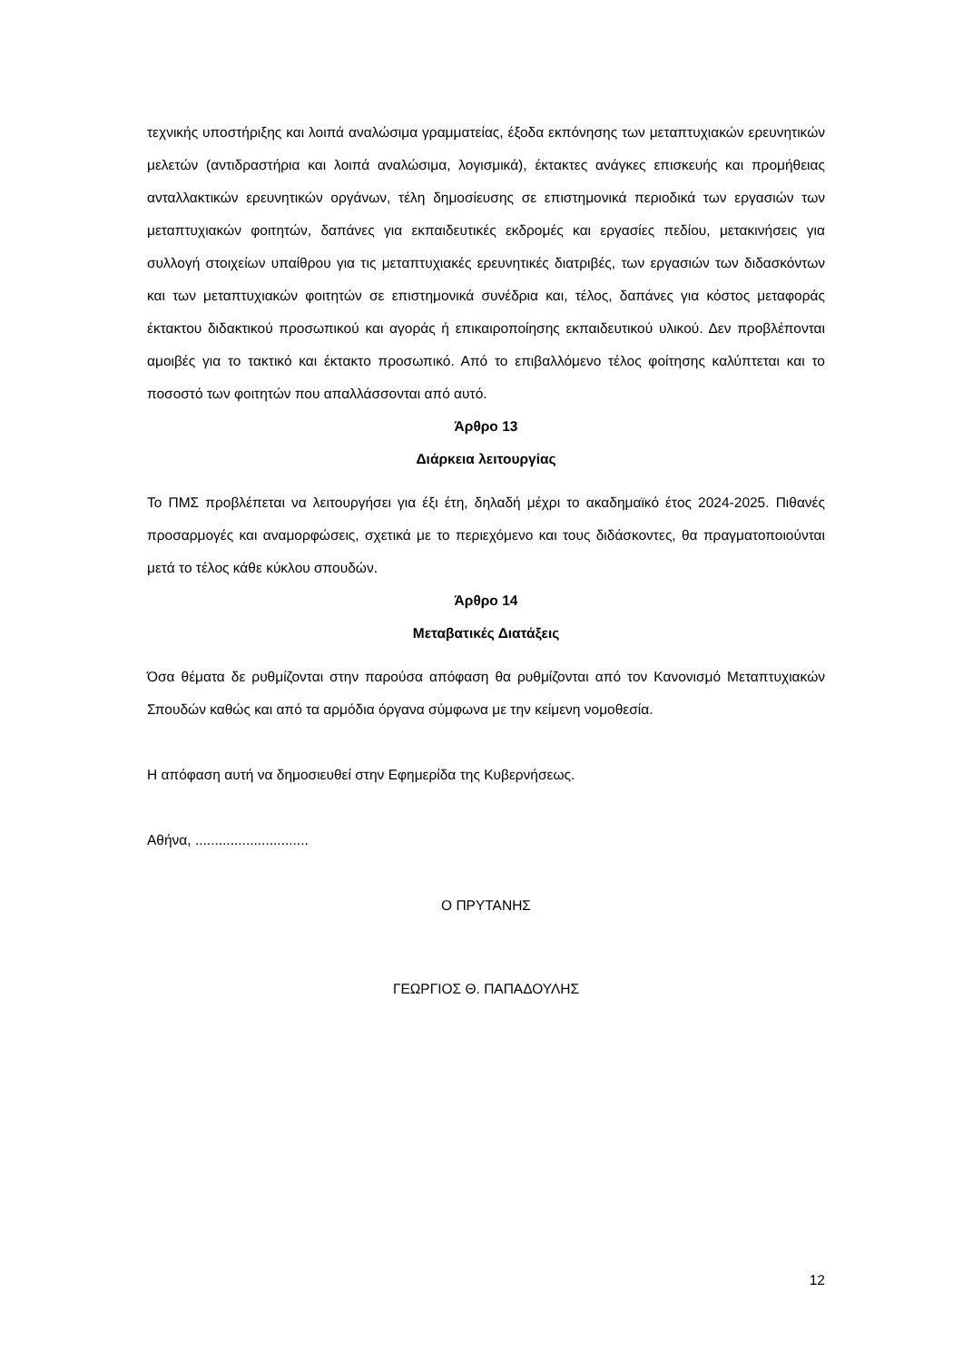τεχνικής υποστήριξης και λοιπά αναλώσιμα γραμματείας, έξοδα εκπόνησης των μεταπτυχιακών ερευνητικών μελετών (αντιδραστήρια και λοιπά αναλώσιμα, λογισμικά), έκτακτες ανάγκες επισκευής και προμήθειας ανταλλακτικών ερευνητικών οργάνων, τέλη δημοσίευσης σε επιστημονικά περιοδικά των εργασιών των μεταπτυχιακών φοιτητών, δαπάνες για εκπαιδευτικές εκδρομές και εργασίες πεδίου, μετακινήσεις για συλλογή στοιχείων υπαίθρου για τις μεταπτυχιακές ερευνητικές διατριβές, των εργασιών των διδασκόντων και των μεταπτυχιακών φοιτητών σε επιστημονικά συνέδρια και, τέλος, δαπάνες για κόστος μεταφοράς έκτακτου διδακτικού προσωπικού και αγοράς ή επικαιροποίησης εκπαιδευτικού υλικού. Δεν προβλέπονται αμοιβές για το τακτικό και έκτακτο προσωπικό. Από το επιβαλλόμενο τέλος φοίτησης καλύπτεται και το ποσοστό των φοιτητών που απαλλάσσονται από αυτό.
Άρθρο 13
Διάρκεια λειτουργίας
Το ΠΜΣ προβλέπεται να λειτουργήσει για έξι έτη, δηλαδή μέχρι το ακαδημαϊκό έτος 2024-2025. Πιθανές προσαρμογές και αναμορφώσεις, σχετικά με το περιεχόμενο και τους διδάσκοντες, θα πραγματοποιούνται μετά το τέλος κάθε κύκλου σπουδών.
Άρθρο 14
Μεταβατικές Διατάξεις
Όσα θέματα δε ρυθμίζονται στην παρούσα απόφαση θα ρυθμίζονται από τον Κανονισμό Μεταπτυχιακών Σπουδών καθώς και από τα αρμόδια όργανα σύμφωνα με την κείμενη νομοθεσία.
Η απόφαση αυτή να δημοσιευθεί στην Εφημερίδα της Κυβερνήσεως.
Αθήνα, .............................
Ο ΠΡΥΤΑΝΗΣ
ΓΕΩΡΓΙΟΣ Θ. ΠΑΠΑΔΟΥΛΗΣ
12